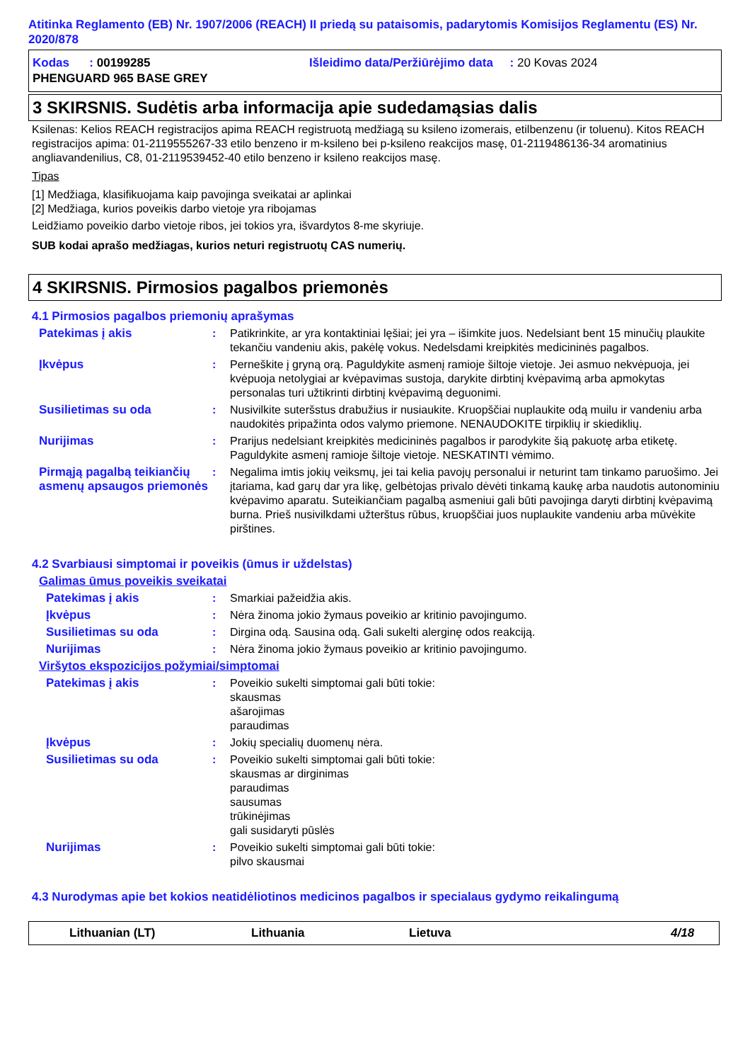Atitinka Reglamento (EB) Nr. 1907/2006 (REACH) II priedą su pataisomis, padarytomis Komisijos Reglamentu (ES) Nr. 2020/878
Kodas : 00199285 Išleidimo data/Peržiūrėjimo data : 20 Kovas 2024
PHENGUARD 965 BASE GREY
3 SKIRSNIS. Sudėtis arba informacija apie sudedamąsias dalis
Ksilenas: Kelios REACH registracijos apima REACH registruotą medžiagą su ksileno izomerais, etilbenzenu (ir toluenu). Kitos REACH registracijos apima: 01-2119555267-33 etilo benzeno ir m-ksileno bei p-ksileno reakcijos masę, 01-2119486136-34 aromatinius angliavandenilius, C8, 01-2119539452-40 etilo benzeno ir ksileno reakcijos masę.
Tipas
[1] Medžiaga, klasifikuojama kaip pavojinga sveikatai ar aplinkai
[2] Medžiaga, kurios poveikis darbo vietoje yra ribojamas
Leidžiamo poveikio darbo vietoje ribos, jei tokios yra, išvardytos 8-me skyriuje.
SUB kodai aprašo medžiagas, kurios neturi registruotų CAS numerių.
4 SKIRSNIS. Pirmosios pagalbos priemonės
4.1 Pirmosios pagalbos priemonių aprašymas
Patekimas į akis : Patikrinkite, ar yra kontaktiniai lęšiai; jei yra – išimkite juos. Nedelsiant bent 15 minučių plaukite tekančiu vandeniu akis, pakėlę vokus. Nedelsdami kreipkitės medicininės pagalbos.
Įkvėpus : Perneškite į gryną orą. Paguldykite asmenį ramioje šiltoje vietoje. Jei asmuo nekvėpuoja, jei kvėpuoja netolygiai ar kvėpavimas sustoja, darykite dirbtinį kvėpavimą arba apmokytas personalas turi užtikrinti dirbtinį kvėpavimą deguonimi.
Susilietimas su oda : Nusivilkite suteršstus drabužius ir nusiaukite. Kruopščiai nuplaukite odą muilu ir vandeniu arba naudokitės pripažinta odos valymo priemone. NENAUDOKITE tirpiklių ir skiediklių.
Nurijimas : Prarijus nedelsiant kreipkitės medicininės pagalbos ir parodykite šią pakuotę arba etiketę. Paguldykite asmenį ramioje šiltoje vietoje. NESKATINTI vėmimo.
Pirmąją pagalbą teikiančių asmenų apsaugos priemonės
: Negalima imtis jokių veiksmų, jei tai kelia pavojų personalui ir neturint tam tinkamo paruošimo. Jei įtariama, kad garų dar yra likę, gelbėtojas privalo dėvėti tinkamą kaukę arba naudotis autonominiu kvėpavimo aparatu. Suteikiančiam pagalbą asmeniui gali būti pavojinga daryti dirbtinį kvėpavimą burna. Prieš nusivilkdami užterštus rūbus, kruopščiai juos nuplaukite vandeniu arba mūvėkite pirštines.
4.2 Svarbiausi simptomai ir poveikis (ūmus ir uždelstas)
Galimas ūmus poveikis sveikatai
Patekimas į akis : Smarkiai pažeidžia akis.
Įkvėpus : Nėra žinoma jokio žymaus poveikio ar kritinio pavojingumo.
Susilietimas su oda : Dirgina odą. Sausina odą. Gali sukelti alerginę odos reakciją.
Nurijimas : Nėra žinoma jokio žymaus poveikio ar kritinio pavojingumo.
Viršytos ekspozicijos požymiai/simptomai
Patekimas į akis : Poveikio sukelti simptomai gali būti tokie:
skausmas
ašarojimas
paraudimas
Įkvėpus : Jokių specialių duomenų nėra.
Susilietimas su oda : Poveikio sukelti simptomai gali būti tokie:
skausmas ar dirginimas
paraudimas
sausumas
trūkinėjimas
gali susidaryti pūslės
Nurijimas : Poveikio sukelti simptomai gali būti tokie:
pilvo skausmai
4.3 Nurodymas apie bet kokios neatidėliotinos medicinos pagalbos ir specialaus gydymo reikalingumą
Lithuanian (LT) Lithuania Lietuva 4/18